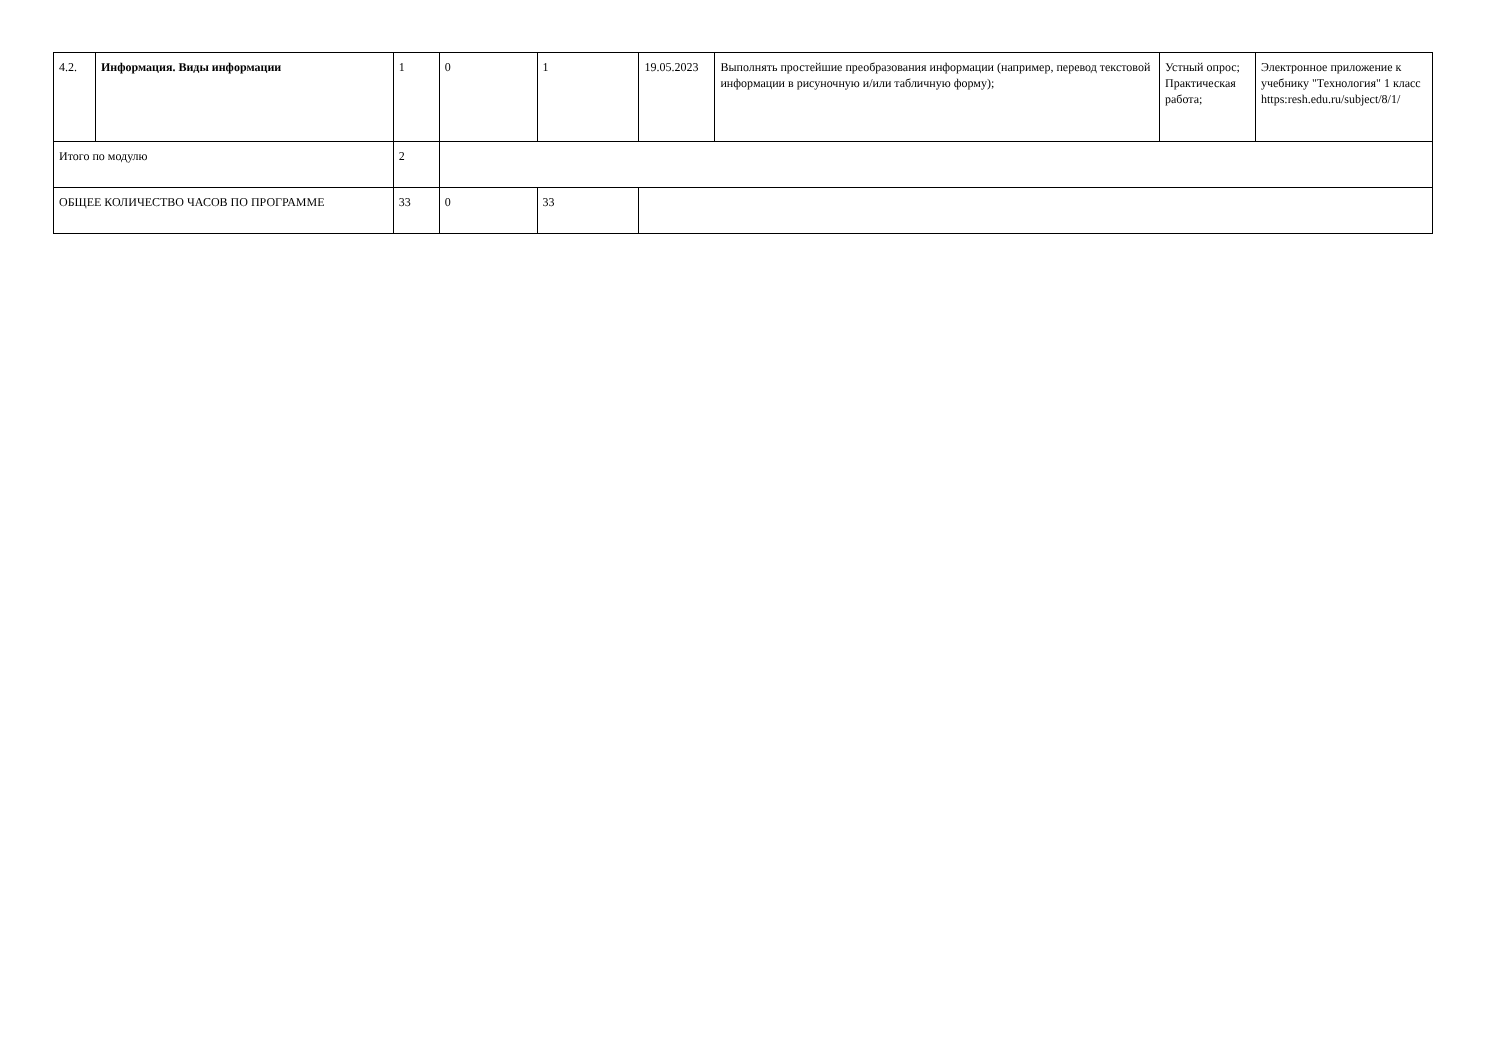| 4.2. | Информация. Виды информации | 1 | 0 | 1 | 19.05.2023 | Выполнять простейшие преобразования информации (например, перевод текстовой информации в рисуночную и/или табличную форму); | Устный опрос; Практическая работа; | Электронное приложение к учебнику "Технология" 1 класс https:resh.edu.ru/subject/8/1/ |
| Итого по модулю | | 2 | | | | | | |
| ОБЩЕЕ КОЛИЧЕСТВО ЧАСОВ ПО ПРОГРАММЕ | | 33 | 0 | 33 | | | | |